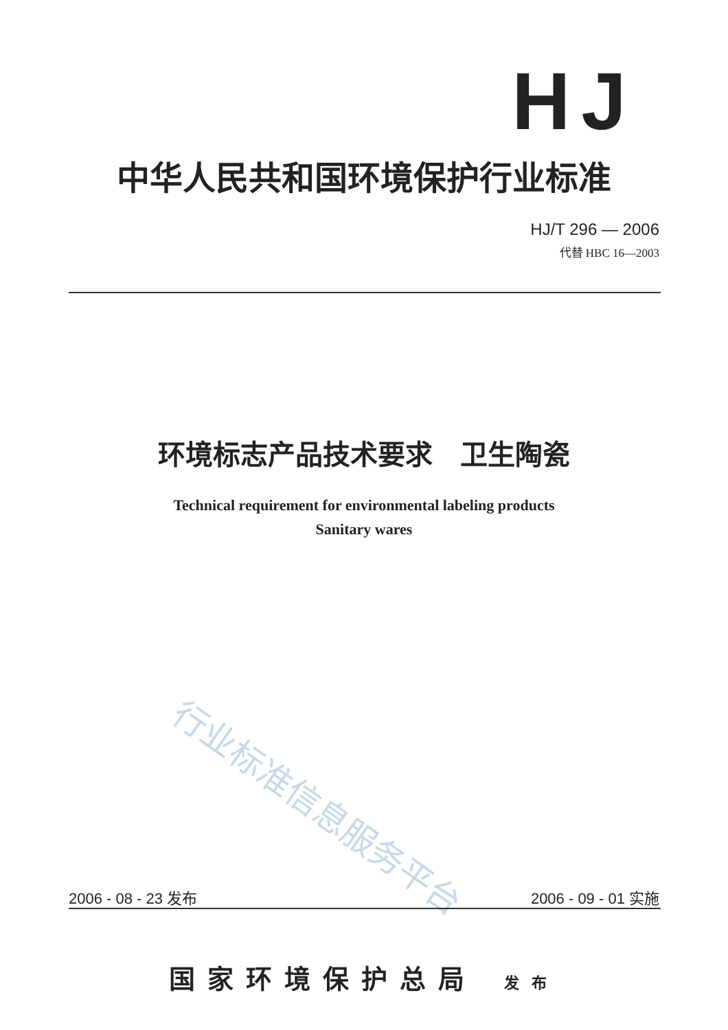HJ
中华人民共和国环境保护行业标准
HJ/T 296 — 2006
代替 HBC 16—2003
环境标志产品技术要求　卫生陶瓷
Technical requirement for environmental labeling products
Sanitary wares
行业标准信息服务平台
2006 - 08 - 23 发布 2006 - 09 - 01 实施
国家环境保护总局 发布